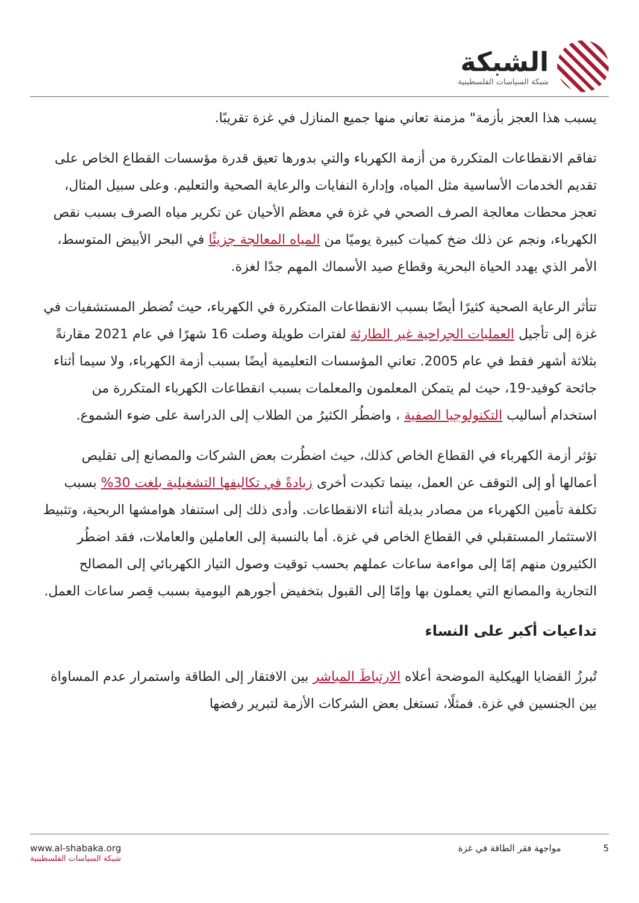الشبكة
شبكة السياسات الفلسطينية
يسبب هذا العجز بأزمة" مزمنة تعاني منها جميع المنازل في غزة تقريبًا.
تفاقم الانقطاعات المتكررة من أزمة الكهرباء والتي بدورها تعيق قدرة مؤسسات القطاع الخاص على تقديم الخدمات الأساسية مثل المياه، وإدارة النفايات والرعاية الصحية والتعليم. وعلى سبيل المثال، تعجز محطات معالجة الصرف الصحي في غزة في معظم الأحيان عن تكرير مياه الصرف بسبب نقص الكهرباء، ونجم عن ذلك ضخ كميات كبيرة يوميًا من المياه المعالجة جزيئًا في البحر الأبيض المتوسط، الأمر الذي يهدد الحياة البحرية وقطاع صيد الأسماك المهم جدًا لغزة.
تتأثر الرعاية الصحية كثيرًا أيضًا بسبب الانقطاعات المتكررة في الكهرباء، حيث تُضطر المستشفيات في غزة إلى تأجيل العمليات الجراحية غير الطارئة لفترات طويلة وصلت 16 شهرًا في عام 2021 مقارنةً بثلاثة أشهر فقط في عام 2005. تعاني المؤسسات التعليمية أيضًا بسبب أزمة الكهرباء، ولا سيما أثناء جائحة كوفيد-19، حيث لم يتمكن المعلمون والمعلمات بسبب انقطاعات الكهرباء المتكررة من استخدام أساليب التكنولوجيا الصفية ، واضطُر الكثيرُ من الطلاب إلى الدراسة على ضوء الشموع.
تؤثر أزمة الكهرباء في القطاع الخاص كذلك، حيث اضطُرت بعض الشركات والمصانع إلى تقليص أعمالها أو إلى التوقف عن العمل، بينما تكبدت أخرى زيادةً في تكاليفها التشغيلية بلغت 30% بسبب تكلفة تأمين الكهرباء من مصادر بديلة أثناء الانقطاعات. وأدى ذلك إلى استنفاد هوامشها الربحية، وتثبيط الاستثمار المستقبلي في القطاع الخاص في غزة. أما بالنسبة إلى العاملين والعاملات، فقد اضطُر الكثيرون منهم إمّا إلى مواءمة ساعات عملهم بحسب توقيت وصول التيار الكهربائي إلى المصالح التجارية والمصانع التي يعملون بها وإمّا إلى القبول بتخفيض أجورهم اليومية بسبب قِصر ساعات العمل.
تداعيات أكبر على النساء
تُبرزُ القضايا الهيكلية الموضحة أعلاه الارتباطَ المباشر بين الافتقار إلى الطاقة واستمرار عدم المساواة بين الجنسين في غزة. فمثلًا، تستغل بعض الشركات الأزمة لتبرير رفضها
www.al-shabaka.org
شبكة السياسات الفلسطينية
5 مواجهة فقر الطاقة في غزة